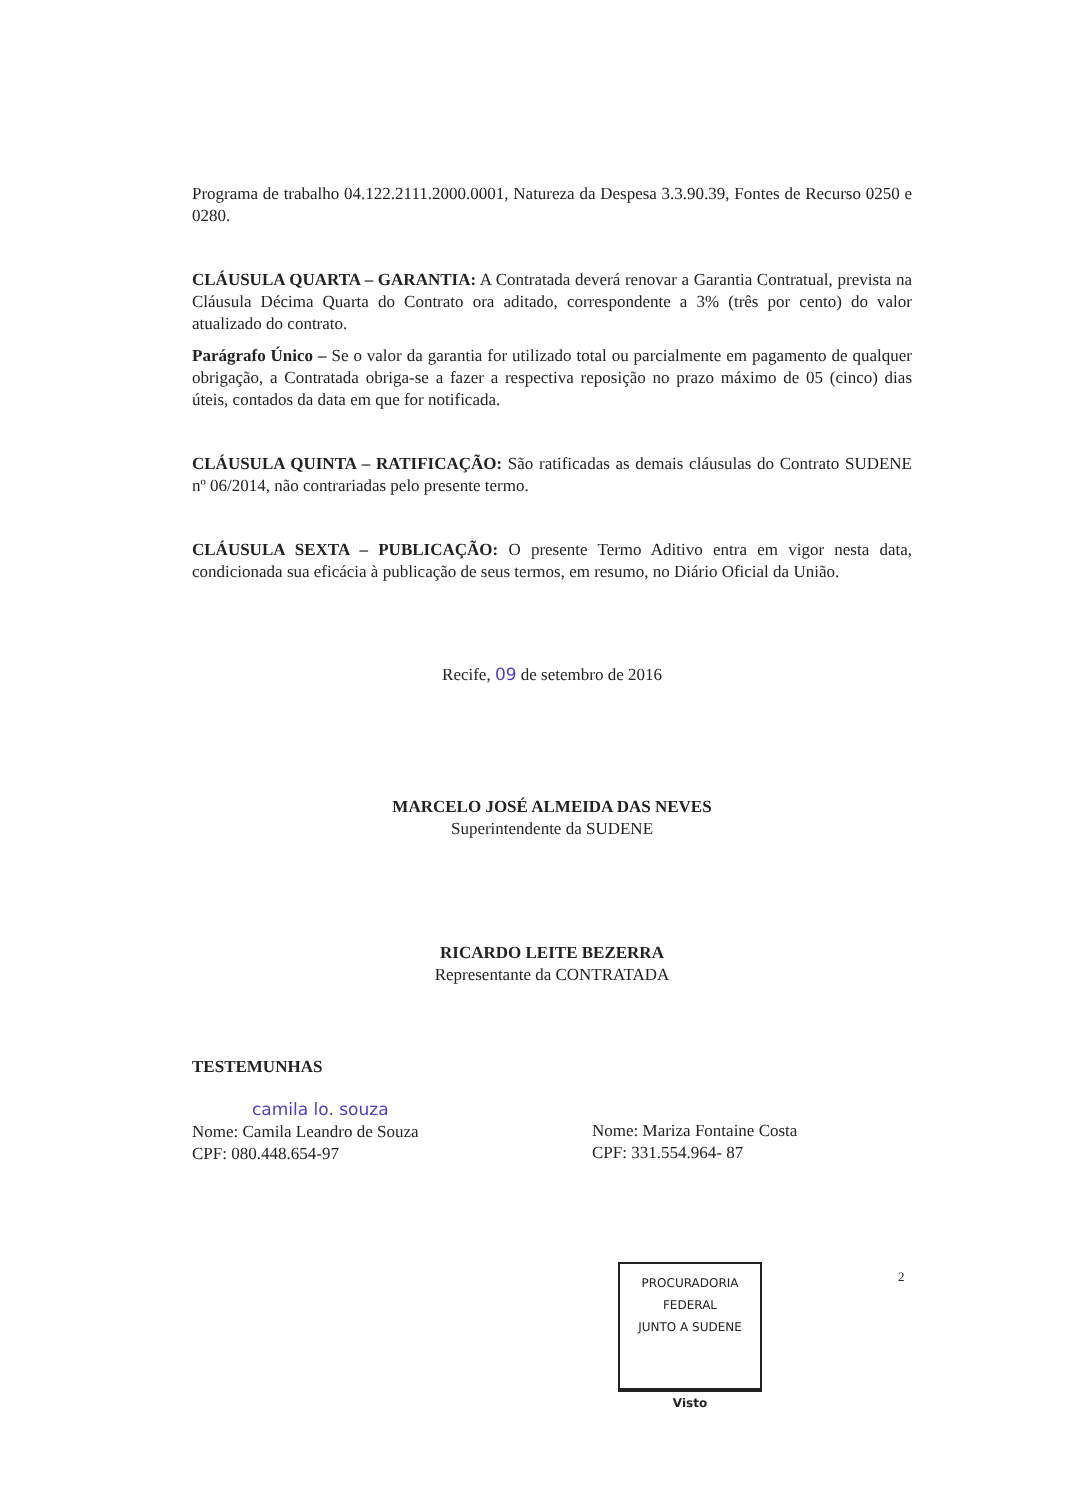Programa de trabalho 04.122.2111.2000.0001, Natureza da Despesa 3.3.90.39, Fontes de Recurso 0250 e 0280.
CLÁUSULA QUARTA – GARANTIA: A Contratada deverá renovar a Garantia Contratual, prevista na Cláusula Décima Quarta do Contrato ora aditado, correspondente a 3% (três por cento) do valor atualizado do contrato.
Parágrafo Único – Se o valor da garantia for utilizado total ou parcialmente em pagamento de qualquer obrigação, a Contratada obriga-se a fazer a respectiva reposição no prazo máximo de 05 (cinco) dias úteis, contados da data em que for notificada.
CLÁUSULA QUINTA – RATIFICAÇÃO: São ratificadas as demais cláusulas do Contrato SUDENE nº 06/2014, não contrariadas pelo presente termo.
CLÁUSULA SEXTA – PUBLICAÇÃO: O presente Termo Aditivo entra em vigor nesta data, condicionada sua eficácia à publicação de seus termos, em resumo, no Diário Oficial da União.
Recife, 09 de setembro de 2016
MARCELO JOSÉ ALMEIDA DAS NEVES
Superintendente da SUDENE
RICARDO LEITE BEZERRA
Representante da CONTRATADA
TESTEMUNHAS
camila lo. souza
Nome: Camila Leandro de Souza
CPF: 080.448.654-97
Nome: Mariza Fontaine Costa
CPF: 331.554.964- 87
2
PROCURADORIA FEDERAL
JUNTO A SUDENE
Visto